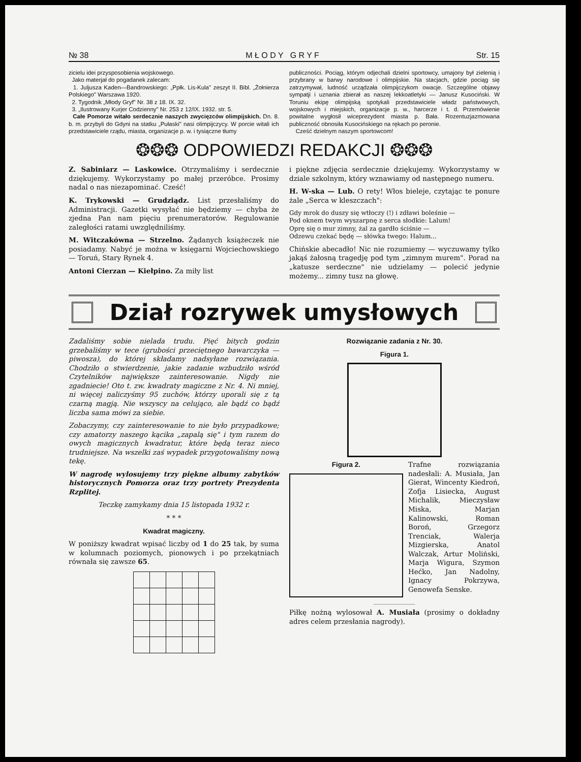№ 38 M Ł O D Y G R Y F Str. 15
zicielu idei przysposobienia wojskowego.
Jako materjał do pogadanek zalecam:
1. Juljusza Kaden—Bandrowskiego: „Ppłk. Lis-Kula" zeszyt II. Bibl. „Żołnierza Polskiego" Warszawa 1920.
2. Tygodnik „Młody Gryf" Nr. 38 z 18. IX. 32.
3. „Ilustrowany Kurjer Codzienny" Nr. 253 z 12/IX. 1932. str. 5.
Całe Pomorze witało serdecznie naszych zwycięzców olimpijskich. Dn. 8. b. m. przybyli do Gdyni na statku „Pułaski" nasi olimpijczycy. W porcie witali ich przedstawiciele rządu, miasta, organizacje p. w. i tysiączne tłumy
publiczności. Pociąg, którym odjechali dzielni sportowcy, umajony był zielenią i przybrany w barwy narodowe i olimpijskie. Na stacjach, gdzie pociąg się zatrzymywał, ludność urządzała olimpijczykom owacje. Szczególne objawy sympatji i uznania zbierał as naszej lekkoatletyki — Janusz Kusociński. W Toruniu ekipę olimpijską spotykali przedstawiciele władz państwowych, wojskowych i miejskich, organizacje p. w., harcerze i t. d. Przemówienie powitalne wygłosił wiceprezydent miasta p. Bała. Rozentuzjazmowana publiczność obnosiła Kusocińskiego na rękach po peronie.
Cześć dzielnym naszym sportowcom!
❂❂❂ ODPOWIEDZI REDAKCJI ❂❂❂
Z. Sabiniarz — Laskowice. Otrzymaliśmy i serdecznie dziękujemy. Wykorzystamy po małej przeróbce. Prosimy nadal o nas niezapominać. Cześć!
K. Trykowski — Grudziądz. List przesłaliśmy do Administracji. Gazetki wysyłać nie będziemy — chyba że zjedna Pan nam pięciu prenumeratorów. Regulowanie zaległości ratami uwzględniliśmy.
M. Witczakówna — Strzelno. Żądanych książeczek nie posiadamy. Nabyć je można w księgarni Wojciechowskiego — Toruń, Stary Rynek 4.
Antoni Cierzan — Kiełpino. Za miły list
i piękne zdjęcia serdecznie dziękujemy. Wykorzystamy w dziale szkolnym, który wznawiamy od następnego numeru.
H. W-ska — Lub. O rety! Włos bieleje, czytając te ponure żale „Serca w kleszczach":
Gdy mrok do duszy się wtłoczy (!) i zdławi boleśnie —
Pod oknem twym wyszarpnę z serca słodkie: Lalum!
Oprę się o mur zimny, żal za gardło ściśnie —
Odzewu czekać będę — słówka twego: Halum...
Chińskie abecadło! Nic nie rozumiemy — wyczuwamy tylko jakąś żałosną tragedję pod tym „zimnym murem". Porad na „katusze serdeczne" nie udzielamy — polecić jedynie możemy... zimny tusz na głowę.
Dział rozrywek umysłowych
Zadaliśmy sobie nielada trudu. Pięć bitych godzin grzebaliśmy w tece (grubości przeciętnego bawarczyka — piwosza), do której składamy nadsyłane rozwiązania. Chodziło o stwierdzenie, jakie zadanie wzbudziło wśród Czytelników największe zainteresowanie. Nigdy nie zgadniecie! Oto t. zw. kwadraty magiczne z Nr. 4. Ni mniej, ni więcej naliczyśmy 95 zuchów, którzy uporali się z tą czarną magją. Nie wszyscy na celująco, ale bądź co bądź liczba sama mówi za siebie.
Zobaczymy, czy zainteresowanie to nie było przypadkowe; czy amatorzy naszego kącika „zapalą się" i tym razem do owych magicznych kwadratur, które będą teraz nieco trudniejsze. Na wszelki zaś wypadek przygotowaliśmy nową tekę.
W nagrodę wylosujemy trzy piękne albumy zabytków historycznych Pomorza oraz trzy portrety Prezydenta Rzplitej.
Teczkę zamykamy dnia 15 listopada 1932 r.
* * *
Kwadrat magiczny.
W poniższy kwadrat wpisać liczby od 1 do 25 tak, by suma w kolumnach poziomych, pionowych i po przekątniach równała się zawsze 65.
Rozwiązanie zadania z Nr. 30.
Figura 1.
Figura 2. Trafne rozwiązania nadesłali: A. Musiała, Jan Gierat, Wincenty Kiedroń, Zofja Lisiecka, August Michalik, Mieczysław Miska, Marjan Kalinowski, Roman Boroń, Grzegorz Trenciak, Walerja Mizgierska, Anatol Walczak, Artur Moliński, Marja Wigura, Szymon Hećko, Jan Nadolny, Ignacy Pokrzywa, Genowefa Senske.
Piłkę nożną wylosował A. Musiała (prosimy o dokładny adres celem przesłania nagrody).